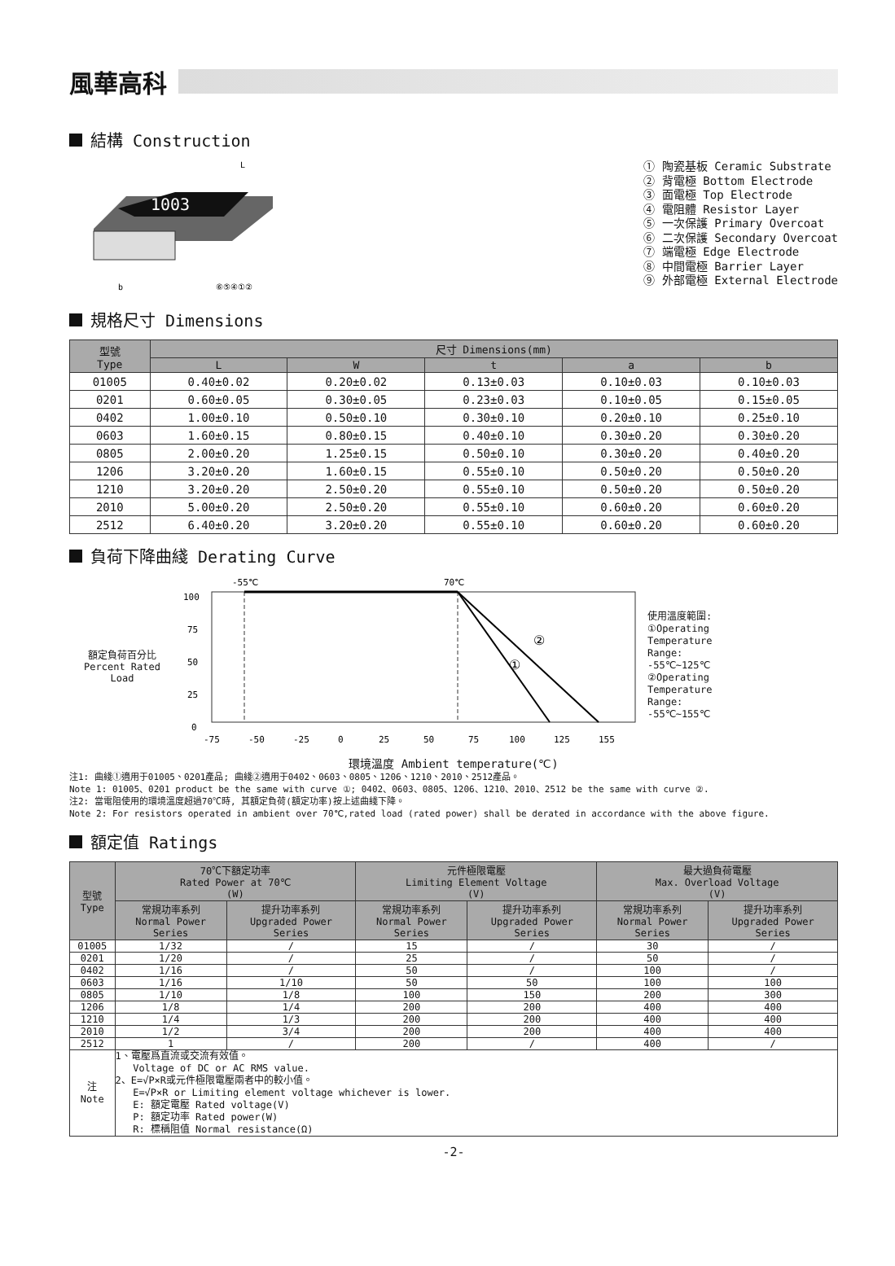風華高科
結構 Construction
1003
L
b
⑥⑤④①②
① 陶瓷基板 Ceramic Substrate
② 背電極 Bottom Electrode
③ 面電極 Top Electrode
④ 電阻體 Resistor Layer
⑤ 一次保護 Primary Overcoat
⑥ 二次保護 Secondary Overcoat
⑦ 端電極 Edge Electrode
⑧ 中間電極 Barrier Layer
⑨ 外部電極 External Electrode
規格尺寸 Dimensions
| 型號 Type | 尺寸 Dimensions(mm) | | | | |
| --- | --- | --- | --- | --- | --- |
| | L | W | t | a | b |
| 01005 | 0.40±0.02 | 0.20±0.02 | 0.13±0.03 | 0.10±0.03 | 0.10±0.03 |
| 0201 | 0.60±0.05 | 0.30±0.05 | 0.23±0.03 | 0.10±0.05 | 0.15±0.05 |
| 0402 | 1.00±0.10 | 0.50±0.10 | 0.30±0.10 | 0.20±0.10 | 0.25±0.10 |
| 0603 | 1.60±0.15 | 0.80±0.15 | 0.40±0.10 | 0.30±0.20 | 0.30±0.20 |
| 0805 | 2.00±0.20 | 1.25±0.15 | 0.50±0.10 | 0.30±0.20 | 0.40±0.20 |
| 1206 | 3.20±0.20 | 1.60±0.15 | 0.55±0.10 | 0.50±0.20 | 0.50±0.20 |
| 1210 | 3.20±0.20 | 2.50±0.20 | 0.55±0.10 | 0.50±0.20 | 0.50±0.20 |
| 2010 | 5.00±0.20 | 2.50±0.20 | 0.55±0.10 | 0.60±0.20 | 0.60±0.20 |
| 2512 | 6.40±0.20 | 3.20±0.20 | 0.55±0.10 | 0.60±0.20 | 0.60±0.20 |
負荷下降曲綫 Derating Curve
額定負荷百分比
Percent Rated Load
-55℃
70℃
100
75
50
25
0
①
②
-75
-50
-25
0
25
50
75
100
125
155
使用溫度範圍:
①Operating
Temperature
Range:
-55℃~125℃
②Operating
Temperature
Range:
-55℃~155℃
環境溫度 Ambient temperature(℃)
注1: 曲綫①適用于01005、0201產品; 曲綫②適用于0402、0603、0805、1206、1210、2010、2512產品。
Note 1: 01005、0201 product be the same with curve ①; 0402、0603、0805、1206、1210、2010、2512 be the same with curve ②.
注2: 當電阻使用的環境溫度超過70℃時, 其額定負荷(額定功率)按上述曲綫下降。
Note 2: For resistors operated in ambient over 70℃,rated load (rated power) shall be derated in accordance with the above figure.
額定值 Ratings
| 型號 Type | 70℃下額定功率 Rated Power at 70℃ (W) | | 元件極限電壓 Limiting Element Voltage (V) | | 最大過負荷電壓 Max. Overload Voltage (V) | |
| --- | --- | --- | --- | --- | --- | --- |
| | 常規功率系列 Normal Power Series | 提升功率系列 Upgraded Power Series | 常規功率系列 Normal Power Series | 提升功率系列 Upgraded Power Series | 常規功率系列 Normal Power Series | 提升功率系列 Upgraded Power Series |
| 01005 | 1/32 | / | 15 | / | 30 | / |
| 0201 | 1/20 | / | 25 | / | 50 | / |
| 0402 | 1/16 | / | 50 | / | 100 | / |
| 0603 | 1/16 | 1/10 | 50 | 50 | 100 | 100 |
| 0805 | 1/10 | 1/8 | 100 | 150 | 200 | 300 |
| 1206 | 1/8 | 1/4 | 200 | 200 | 400 | 400 |
| 1210 | 1/4 | 1/3 | 200 | 200 | 400 | 400 |
| 2010 | 1/2 | 3/4 | 200 | 200 | 400 | 400 |
| 2512 | 1 | / | 200 | / | 400 | / |
| 注 Note | 1、電壓爲直流或交流有效值。 Voltage of DC or AC RMS value. 2、E=√P×R或元件極限電壓兩者中的較小值。 E=√P×R or Limiting element voltage whichever is lower. E: 額定電壓 Rated voltage(V) P: 額定功率 Rated power(W) R: 標稱阻值 Normal resistance(Ω) | | | | | |
-2-